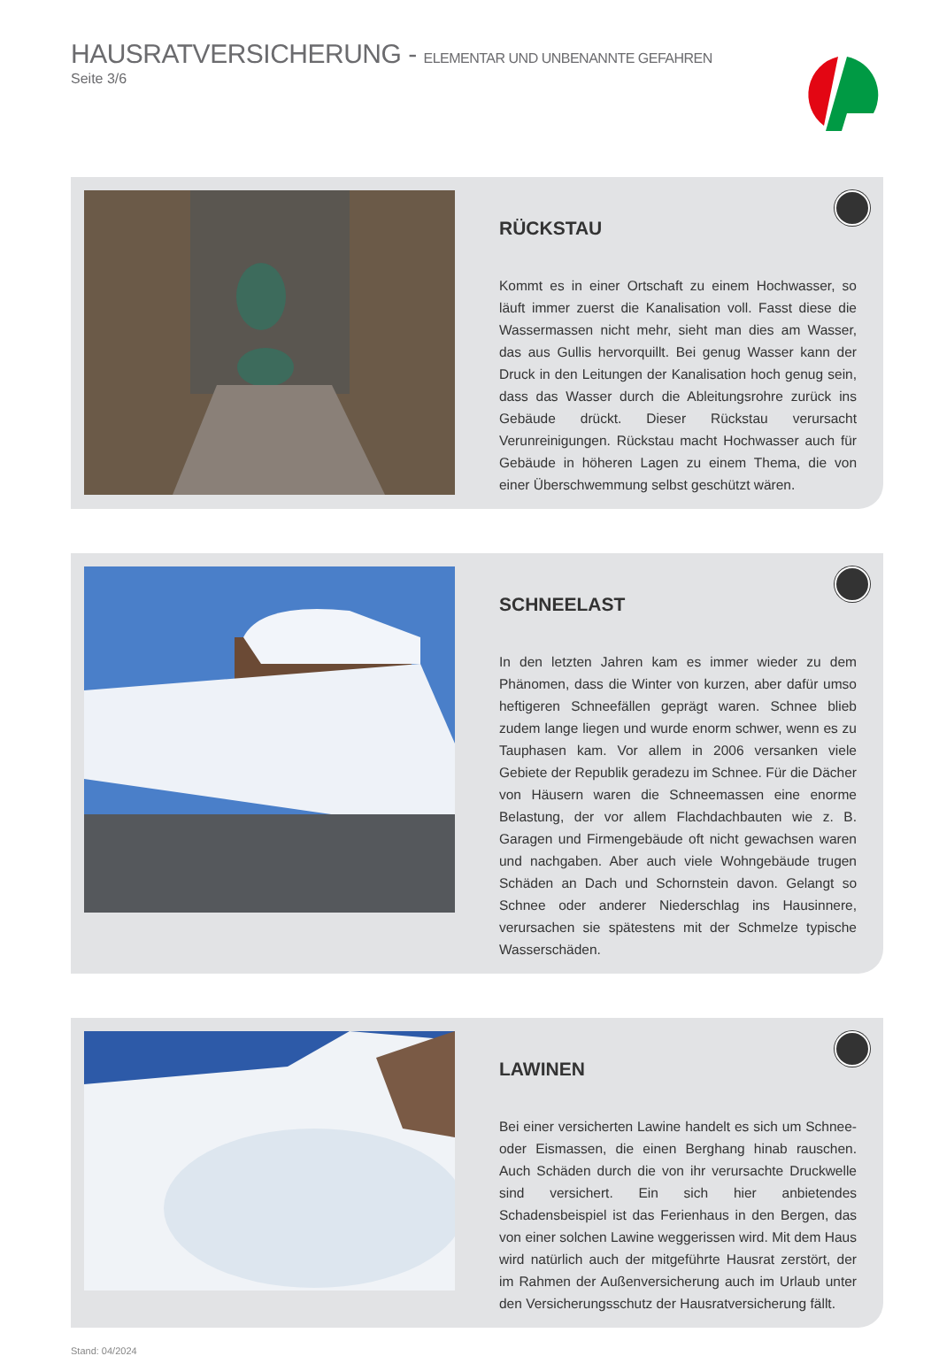HAUSRATVERSICHERUNG - ELEMENTAR UND UNBENANNTE GEFAHREN
Seite 3/6
RÜCKSTAU
Kommt es in einer Ortschaft zu einem Hochwasser, so läuft immer zuerst die Kanalisation voll. Fasst diese die Wassermassen nicht mehr, sieht man dies am Wasser, das aus Gullis hervorquillt. Bei genug Wasser kann der Druck in den Leitungen der Kanalisation hoch genug sein, dass das Wasser durch die Ableitungsrohre zurück ins Gebäude drückt. Dieser Rückstau verursacht Verunreinigungen. Rückstau macht Hochwasser auch für Gebäude in höheren Lagen zu einem Thema, die von einer Überschwemmung selbst geschützt wären.
SCHNEELAST
In den letzten Jahren kam es immer wieder zu dem Phänomen, dass die Winter von kurzen, aber dafür umso heftigeren Schneefällen geprägt waren. Schnee blieb zudem lange liegen und wurde enorm schwer, wenn es zu Tauphasen kam. Vor allem in 2006 versanken viele Gebiete der Republik geradezu im Schnee. Für die Dächer von Häusern waren die Schneemassen eine enorme Belastung, der vor allem Flachdachbauten wie z. B. Garagen und Firmengebäude oft nicht gewachsen waren und nachgaben. Aber auch viele Wohngebäude trugen Schäden an Dach und Schornstein davon. Gelangt so Schnee oder anderer Niederschlag ins Hausinnere, verursachen sie spätestens mit der Schmelze typische Wasserschäden.
LAWINEN
Bei einer versicherten Lawine handelt es sich um Schnee- oder Eismassen, die einen Berghang hinab rauschen. Auch Schäden durch die von ihr verursachte Druckwelle sind versichert. Ein sich hier anbietendes Schadensbeispiel ist das Ferienhaus in den Bergen, das von einer solchen Lawine weggerissen wird. Mit dem Haus wird natürlich auch der mitgeführte Hausrat zerstört, der im Rahmen der Außenversicherung auch im Urlaub unter den Versicherungsschutz der Hausratversicherung fällt.
Stand: 04/2024